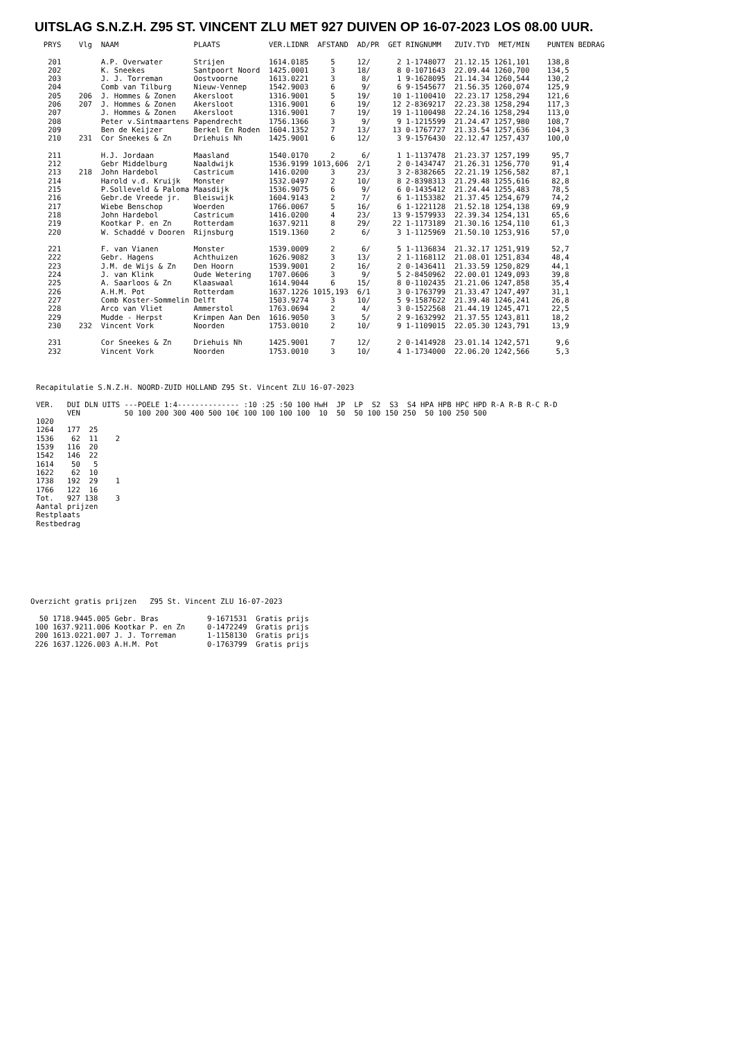UITSLAG S.N.Z.H. Z95 ST. VINCENT ZLU MET 927 DUIVEN OP 16-07-2023 LOS 08.00 UUR.
  PRYS    Vlg  NAAM                 PLAATS           VER.LIDNR  AFSTAND  AD/PR  GET RINGNUMM   ZUIV.TYD  MET/MIN    PUNTEN BEDRAG

   201         A.P. Overwater       Strijen          1614.0185     5     12/      2 1-1748077  21.12.15 1261,101    138,8
   202         K. Sneekes           Santpoort Noord  1425.0001     3     18/      8 0-1071643  22.09.44 1260,700    134,5
   203         J. J. Torreman       Oostvoorne       1613.0221     3      8/      1 9-1628095  21.14.34 1260,544    130,2
   204         Comb van Tilburg     Nieuw-Vennep     1542.9003     6      9/      6 9-1545677  21.56.35 1260,074    125,9
   205    206  J. Hommes & Zonen    Akersloot        1316.9001     5     19/     10 1-1100410  22.23.17 1258,294    121,6
   206    207  J. Hommes & Zonen    Akersloot        1316.9001     6     19/     12 2-8369217  22.23.38 1258,294    117,3
   207         J. Hommes & Zonen    Akersloot        1316.9001     7     19/     19 1-1100498  22.24.16 1258,294    113,0
   208         Peter v.Sintmaartens Papendrecht      1756.1366     3      9/      9 1-1215599  21.24.47 1257,980    108,7
   209         Ben de Keijzer       Berkel En Roden  1604.1352     7     13/     13 0-1767727  21.33.54 1257,636    104,3
   210    231  Cor Sneekes & Zn     Driehuis Nh      1425.9001     6     12/      3 9-1576430  22.12.47 1257,437    100,0

   211         H.J. Jordaan         Maasland         1540.0170     2      6/      1 1-1137478  21.23.37 1257,199     95,7
   212         Gebr Middelburg      Naaldwijk        1536.9199 1013,606  2/1      2 0-1434747  21.26.31 1256,770     91,4
   213    218  John Hardebol        Castricum        1416.0200     3     23/      3 2-8382665  22.21.19 1256,582     87,1
   214         Harold v.d. Kruijk   Monster          1532.0497     2     10/      8 2-8398313  21.29.48 1255,616     82,8
   215         P.Solleveld & Paloma Maasdijk         1536.9075     6      9/      6 0-1435412  21.24.44 1255,483     78,5
   216         Gebr.de Vreede jr.   Bleiswijk        1604.9143     2      7/      6 1-1153382  21.37.45 1254,679     74,2
   217         Wiebe Benschop       Woerden          1766.0067     5     16/      6 1-1221128  21.52.18 1254,138     69,9
   218         John Hardebol        Castricum        1416.0200     4     23/     13 9-1579933  22.39.34 1254,131     65,6
   219         Kootkar P. en Zn     Rotterdam        1637.9211     8     29/     22 1-1173189  21.30.16 1254,110     61,3
   220         W. Schaddé v Dooren  Rijnsburg        1519.1360     2      6/      3 1-1125969  21.50.10 1253,916     57,0

   221         F. van Vianen        Monster          1539.0009     2      6/      5 1-1136834  21.32.17 1251,919     52,7
   222         Gebr. Hagens         Achthuizen       1626.9082     3     13/      2 1-1168112  21.08.01 1251,834     48,4
   223         J.M. de Wijs & Zn    Den Hoorn        1539.9001     2     16/      2 0-1436411  21.33.59 1250,829     44,1
   224         J. van Klink         Oude Wetering    1707.0606     3      9/      5 2-8450962  22.00.01 1249,093     39,8
   225         A. Saarloos & Zn     Klaaswaal        1614.9044     6     15/      8 0-1102435  21.21.06 1247,858     35,4
   226         A.H.M. Pot           Rotterdam        1637.1226 1015,193  6/1      3 0-1763799  21.33.47 1247,497     31,1
   227         Comb Koster-Sommelin Delft            1503.9274     3     10/      5 9-1587622  21.39.48 1246,241     26,8
   228         Arco van Vliet       Ammerstol        1763.0694     2      4/      3 0-1522568  21.44.19 1245,471     22,5
   229         Mudde - Herpst       Krimpen Aan Den  1616.9050     3      5/      2 9-1632992  21.37.55 1243,811     18,2
   230    232  Vincent Vork         Noorden          1753.0010     2     10/      9 1-1109015  22.05.30 1243,791     13,9

   231         Cor Sneekes & Zn     Driehuis Nh      1425.9001     7     12/      2 0-1414928  23.01.14 1242,571      9,6
   232         Vincent Vork         Noorden          1753.0010     3     10/      4 1-1734000  22.06.20 1242,566      5,3
Recapitulatie S.N.Z.H. NOORD-ZUID HOLLAND Z95 St. Vincent ZLU 16-07-2023

VER.   DUI DLN UITS ---POELE 1:4-------------- :10 :25 :50 100 HwH  JP  LP  S2  S3  S4 HPA HPB HPC HPD R-A R-B R-C R-D
       VEN          50 100 200 300 400 500 10€ 100 100 100 100  10  50  50 100 150 250  50 100 250 500
1020
1264   177  25
1536    62  11    2
1539   116  20
1542   146  22
1614    50   5
1622    62  10
1738   192  29    1
1766   122  16
Tot.   927 138    3
Aantal prijzen
Restplaats
Restbedrag
Overzicht gratis prijzen   Z95 St. Vincent ZLU 16-07-2023

  50 1718.9445.005 Gebr. Bras           9-1671531  Gratis prijs
 100 1637.9211.006 Kootkar P. en Zn     0-1472249  Gratis prijs
 200 1613.0221.007 J. J. Torreman       1-1158130  Gratis prijs
 226 1637.1226.003 A.H.M. Pot           0-1763799  Gratis prijs